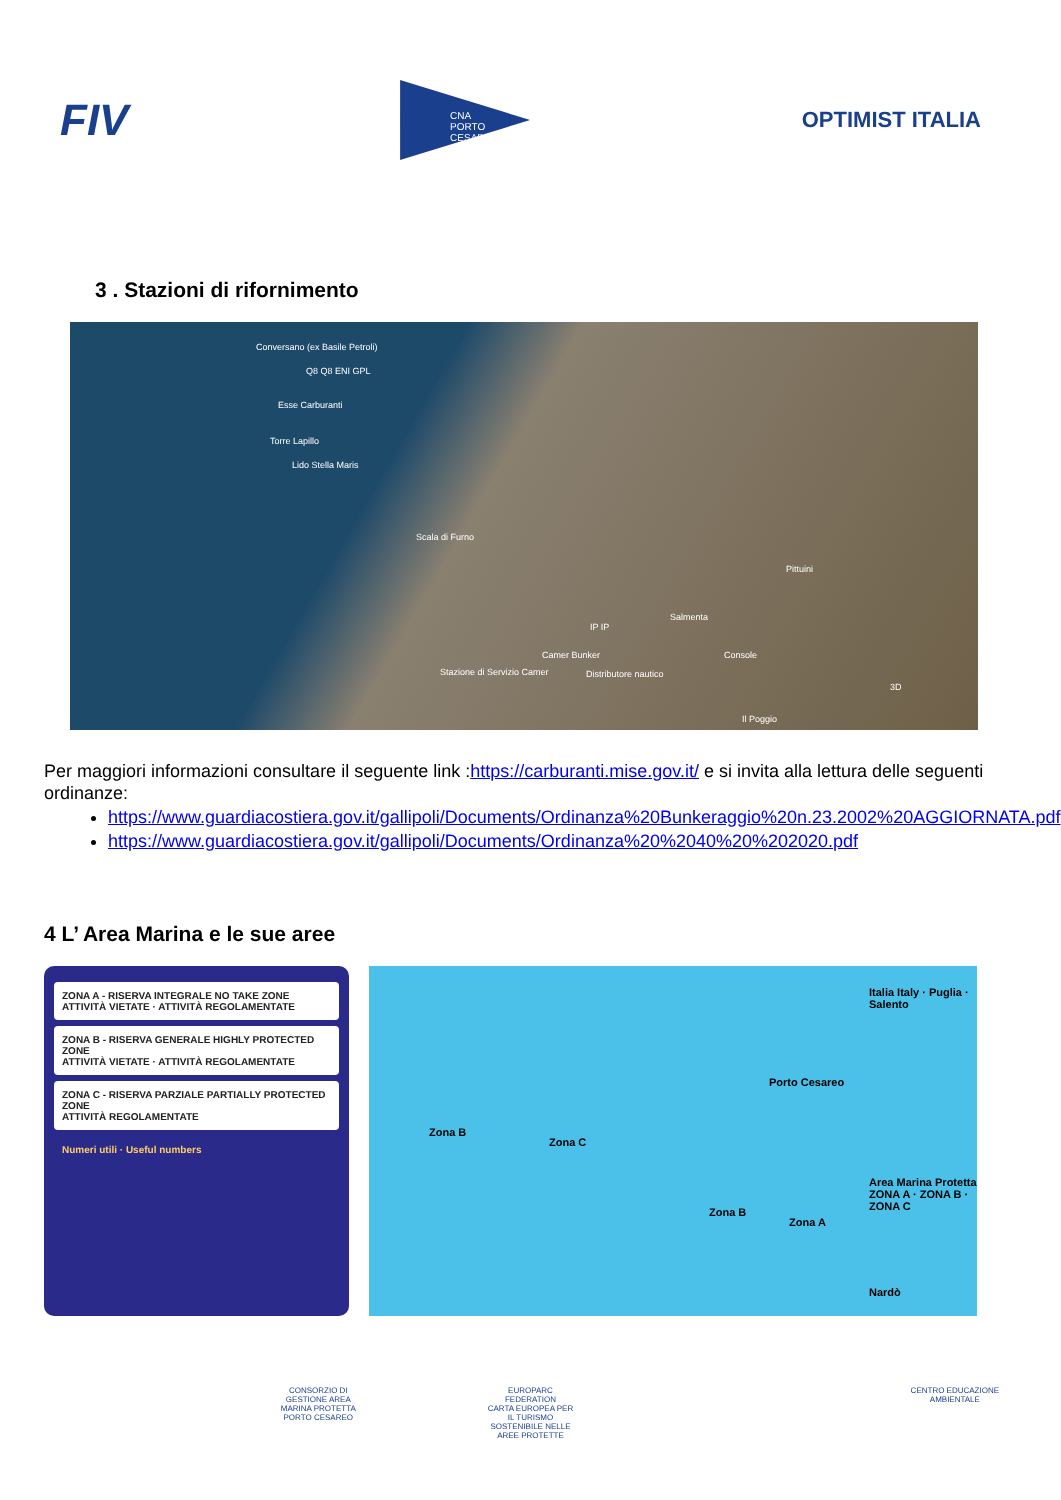FIV
CNA
PORTO CESAREO
OPTIMIST ITALIA
3 . Stazioni di rifornimento
Conversano (ex Basile Petroli)
Q8 Q8 ENI GPL
Esse Carburanti
Torre Lapillo
Lido Stella Maris
Scala di Furno
Pittuini
Salmenta
IP IP
Camer Bunker
Stazione di Servizio Camer Distributore nautico
Console
Il Poggio
3D
Per maggiori informazioni consultare il seguente link :https://carburanti.mise.gov.it/ e si invita alla lettura delle seguenti ordinanze:
https://www.guardiacostiera.gov.it/gallipoli/Documents/Ordinanza%20Bunkeraggio%20n.23.2002%20AGGIORNATA.pdf
https://www.guardiacostiera.gov.it/gallipoli/Documents/Ordinanza%20%2040%20%202020.pdf
4 L’ Area Marina e le sue aree
ZONA A - RISERVA INTEGRALE NO TAKE ZONE
ATTIVITÀ VIETATE · ATTIVITÀ REGOLAMENTATE
ZONA B - RISERVA GENERALE HIGHLY PROTECTED ZONE
ATTIVITÀ VIETATE · ATTIVITÀ REGOLAMENTATE
ZONA C - RISERVA PARZIALE PARTIALLY PROTECTED ZONE
ATTIVITÀ REGOLAMENTATE
Numeri utili · Useful numbers
Zona B
Zona C
Porto Cesareo
Zona B
Zona A
Italia Italy · Puglia · Salento
Area Marina Protetta
ZONA A · ZONA B · ZONA C
Nardò
CONSORZIO DI GESTIONE AREA MARINA PROTETTA PORTO CESAREO
EUROPARC FEDERATION
CARTA EUROPEA PER IL TURISMO SOSTENIBILE NELLE AREE PROTETTE
CENTRO EDUCAZIONE AMBIENTALE